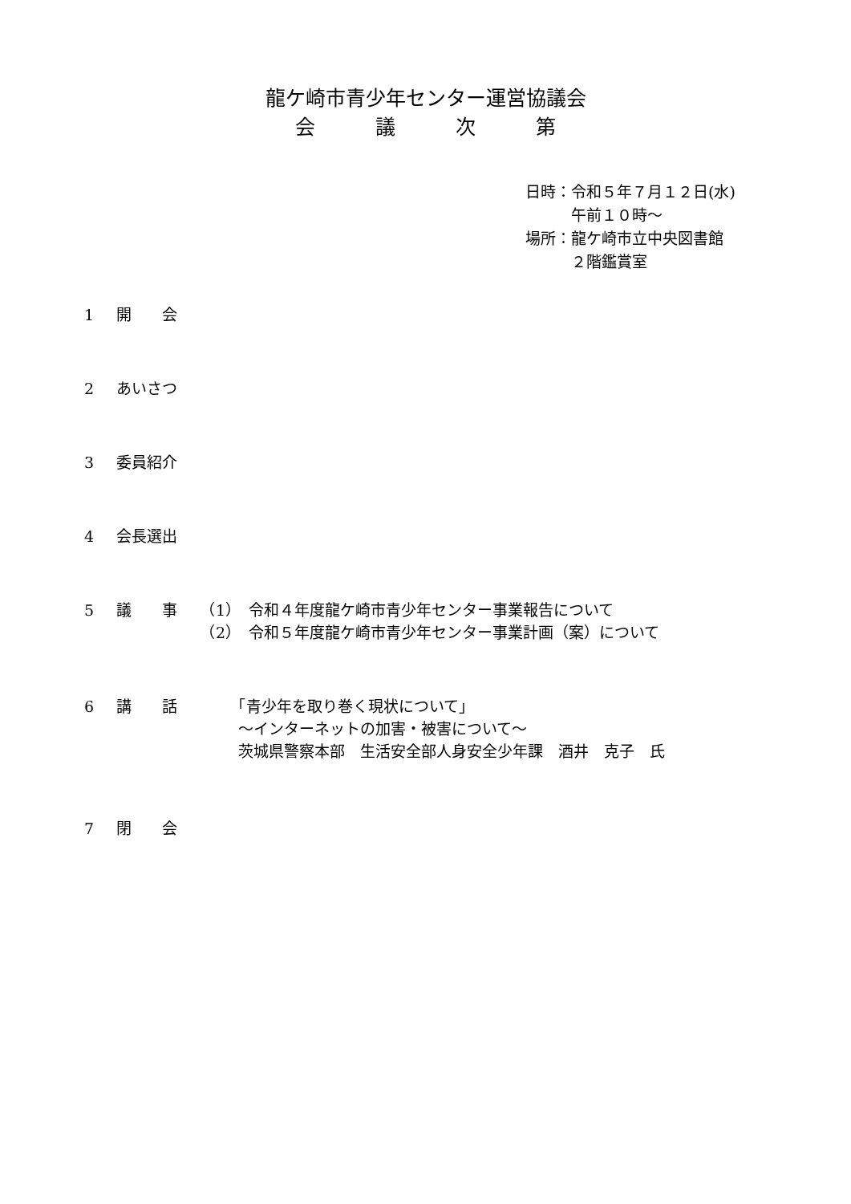龍ケ崎市青少年センター運営協議会
会　　　議　　　次　　　第
日時：令和５年７月１２日(水)
　　　午前１０時～
場所：龍ケ崎市立中央図書館
　　　２階鑑賞室
1 開　　会
2 あいさつ
3 委員紹介
4 会長選出
5 議　　事　　（1）　令和４年度龍ケ崎市青少年センター事業報告について
　　　　　　（2）　令和５年度龍ケ崎市青少年センター事業計画（案）について
6 講　　話　　　　「青少年を取り巻く現状について」
　　　　　　　　～インターネットの加害・被害について～
　　　　　　　　茨城県警察本部　生活安全部人身安全少年課　酒井　克子　氏
7 閉　　会